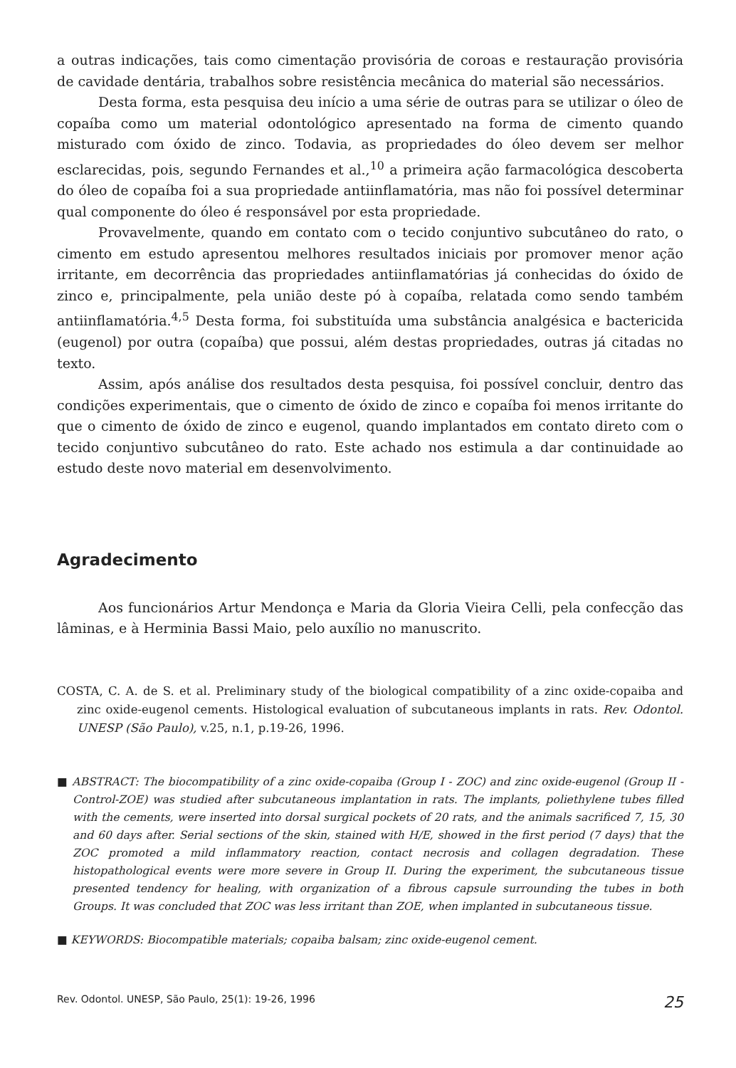a outras indicações, tais como cimentação provisória de coroas e restauração provisória de cavidade dentária, trabalhos sobre resistência mecânica do material são necessários.
Desta forma, esta pesquisa deu início a uma série de outras para se utilizar o óleo de copaíba como um material odontológico apresentado na forma de cimento quando misturado com óxido de zinco. Todavia, as propriedades do óleo devem ser melhor esclarecidas, pois, segundo Fernandes et al.,<sup>10</sup> a primeira ação farmacológica descoberta do óleo de copaíba foi a sua propriedade antiinflamatória, mas não foi possível determinar qual componente do óleo é responsável por esta propriedade.
Provavelmente, quando em contato com o tecido conjuntivo subcutâneo do rato, o cimento em estudo apresentou melhores resultados iniciais por promover menor ação irritante, em decorrência das propriedades antiinflamatórias já conhecidas do óxido de zinco e, principalmente, pela união deste pó à copaíba, relatada como sendo também antiinflamatória.<sup>4,5</sup> Desta forma, foi substituída uma substância analgésica e bactericida (eugenol) por outra (copaíba) que possui, além destas propriedades, outras já citadas no texto.
Assim, após análise dos resultados desta pesquisa, foi possível concluir, dentro das condições experimentais, que o cimento de óxido de zinco e copaíba foi menos irritante do que o cimento de óxido de zinco e eugenol, quando implantados em contato direto com o tecido conjuntivo subcutâneo do rato. Este achado nos estimula a dar continuidade ao estudo deste novo material em desenvolvimento.
Agradecimento
Aos funcionários Artur Mendonça e Maria da Gloria Vieira Celli, pela confecção das lâminas, e à Herminia Bassi Maio, pelo auxílio no manuscrito.
COSTA, C. A. de S. et al. Preliminary study of the biological compatibility of a zinc oxide-copaiba and zinc oxide-eugenol cements. Histological evaluation of subcutaneous implants in rats. Rev. Odontol. UNESP (São Paulo), v.25, n.1, p.19-26, 1996.
■ ABSTRACT: The biocompatibility of a zinc oxide-copaiba (Group I - ZOC) and zinc oxide-eugenol (Group II - Control-ZOE) was studied after subcutaneous implantation in rats. The implants, poliethylene tubes filled with the cements, were inserted into dorsal surgical pockets of 20 rats, and the animals sacrificed 7, 15, 30 and 60 days after. Serial sections of the skin, stained with H/E, showed in the first period (7 days) that the ZOC promoted a mild inflammatory reaction, contact necrosis and collagen degradation. These histopathological events were more severe in Group II. During the experiment, the subcutaneous tissue presented tendency for healing, with organization of a fibrous capsule surrounding the tubes in both Groups. It was concluded that ZOC was less irritant than ZOE, when implanted in subcutaneous tissue.
■ KEYWORDS: Biocompatible materials; copaiba balsam; zinc oxide-eugenol cement.
Rev. Odontol. UNESP, São Paulo, 25(1): 19-26, 1996 25